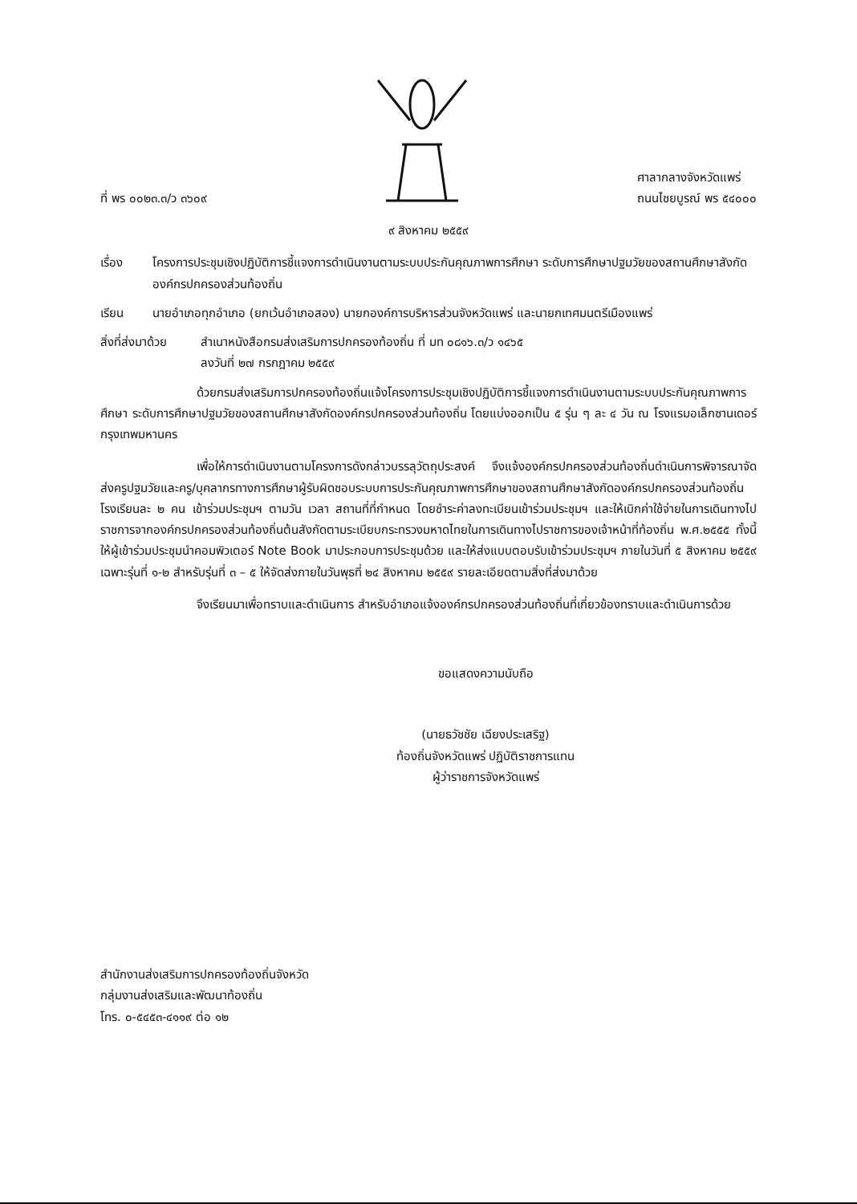ที่ พร ๐๐๒๓.๓/ว ๓๖๐๙
ศาลากลางจังหวัดแพร่
ถนนไชยบูรณ์ พร ๕๔๐๐๐
๙ สิงหาคม ๒๕๕๙
เรื่อง โครงการประชุมเชิงปฏิบัติการชี้แจงการดำเนินงานตามระบบประกันคุณภาพการศึกษา ระดับการศึกษาปฐมวัยของสถานศึกษาสังกัดองค์กรปกครองส่วนท้องถิ่น
เรียน นายอำเภอทุกอำเภอ (ยกเว้นอำเภอสอง) นายกองค์การบริหารส่วนจังหวัดแพร่ และนายกเทศมนตรีเมืองแพร่
สิ่งที่ส่งมาด้วย
สำเนาหนังสือกรมส่งเสริมการปกครองท้องถิ่น ที่ มท ๐๘๑๖.๓/ว ๑๔๖๕
ลงวันที่ ๒๗ กรกฎาคม ๒๕๕๙
ด้วยกรมส่งเสริมการปกครองท้องถิ่นแจ้งโครงการประชุมเชิงปฏิบัติการชี้แจงการดำเนินงานตามระบบประกันคุณภาพการศึกษา ระดับการศึกษาปฐมวัยของสถานศึกษาสังกัดองค์กรปกครองส่วนท้องถิ่น โดยแบ่งออกเป็น ๕ รุ่น ๆ ละ ๔ วัน ณ โรงแรมอเล็กซานเดอร์ กรุงเทพมหานคร
เพื่อให้การดำเนินงานตามโครงการดังกล่าวบรรลุวัตถุประสงค์ จึงแจ้งองค์กรปกครองส่วนท้องถิ่นดำเนินการพิจารณาจัดส่งครูปฐมวัยและครู/บุคลากรทางการศึกษาผู้รับผิดชอบระบบการประกันคุณภาพการศึกษาของสถานศึกษาสังกัดองค์กรปกครองส่วนท้องถิ่น โรงเรียนละ ๒ คน เข้าร่วมประชุมฯ ตามวัน เวลา สถานที่ที่กำหนด โดยชำระค่าลงทะเบียนเข้าร่วมประชุมฯ และให้เบิกค่าใช้จ่ายในการเดินทางไปราชการจากองค์กรปกครองส่วนท้องถิ่นต้นสังกัดตามระเบียบกระทรวงมหาดไทยในการเดินทางไปราชการของเจ้าหน้าที่ท้องถิ่น พ.ศ.๒๕๕๕ ทั้งนี้ ให้ผู้เข้าร่วมประชุมนำคอมพิวเตอร์ Note Book มาประกอบการประชุมด้วย และให้ส่งแบบตอบรับเข้าร่วมประชุมฯ ภายในวันที่ ๕ สิงหาคม ๒๕๕๙ เฉพาะรุ่นที่ ๑-๒ สำหรับรุ่นที่ ๓ – ๕ ให้จัดส่งภายในวันพุธที่ ๒๔ สิงหาคม ๒๕๕๙ รายละเอียดตามสิ่งที่ส่งมาด้วย
จึงเรียนมาเพื่อทราบและดำเนินการ สำหรับอำเภอแจ้งองค์กรปกครองส่วนท้องถิ่นที่เกี่ยวข้องทราบและดำเนินการด้วย
ขอแสดงความนับถือ
(นายธวัชชัย เฉียงประเสริฐ)
ท้องถิ่นจังหวัดแพร่ ปฏิบัติราชการแทน
ผู้ว่าราชการจังหวัดแพร่
สำนักงานส่งเสริมการปกครองท้องถิ่นจังหวัด
กลุ่มงานส่งเสริมและพัฒนาท้องถิ่น
โทร. ๐-๕๔๕๓-๔๑๑๙ ต่อ ๑๒